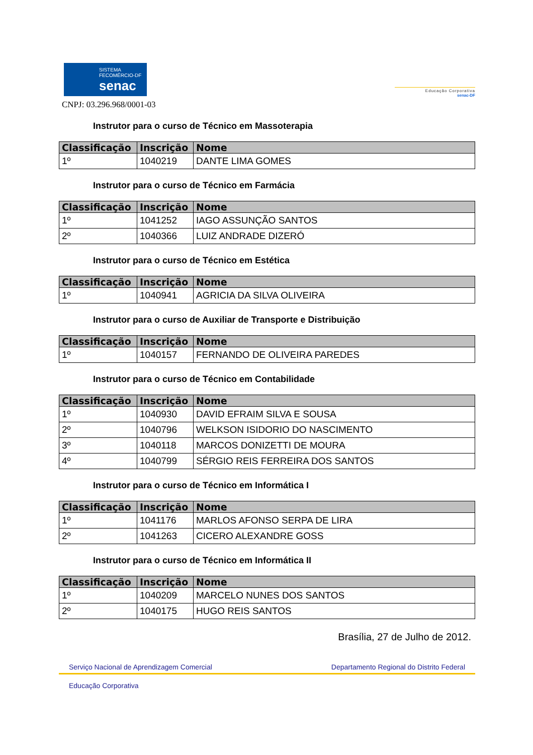SISTEMA
FECOMÉRCIO-DF
senac
Educação Corporativa
senac-DF
CNPJ: 03.296.968/0001-03
Instrutor para o curso de Técnico em Massoterapia
| Classificação | Inscrição | Nome |
| --- | --- | --- |
| 1º | 1040219 | DANTE LIMA GOMES |
Instrutor para o curso de Técnico em Farmácia
| Classificação | Inscrição | Nome |
| --- | --- | --- |
| 1º | 1041252 | IAGO ASSUNÇÃO SANTOS |
| 2º | 1040366 | LUIZ ANDRADE DIZERÓ |
Instrutor para o curso de Técnico em Estética
| Classificação | Inscrição | Nome |
| --- | --- | --- |
| 1º | 1040941 | AGRICIA DA SILVA OLIVEIRA |
Instrutor para o curso de Auxiliar de Transporte e Distribuição
| Classificação | Inscrição | Nome |
| --- | --- | --- |
| 1º | 1040157 | FERNANDO DE OLIVEIRA PAREDES |
Instrutor para o curso de Técnico em Contabilidade
| Classificação | Inscrição | Nome |
| --- | --- | --- |
| 1º | 1040930 | DAVID EFRAIM SILVA E SOUSA |
| 2º | 1040796 | WELKSON ISIDORIO DO NASCIMENTO |
| 3º | 1040118 | MARCOS DONIZETTI DE MOURA |
| 4º | 1040799 | SÉRGIO REIS FERREIRA DOS SANTOS |
Instrutor para o curso de Técnico em Informática I
| Classificação | Inscrição | Nome |
| --- | --- | --- |
| 1º | 1041176 | MARLOS AFONSO SERPA DE LIRA |
| 2º | 1041263 | CICERO ALEXANDRE GOSS |
Instrutor para o curso de Técnico em Informática II
| Classificação | Inscrição | Nome |
| --- | --- | --- |
| 1º | 1040209 | MARCELO NUNES DOS SANTOS |
| 2º | 1040175 | HUGO REIS SANTOS |
Brasília, 27 de Julho de 2012.
Serviço Nacional de Aprendizagem Comercial Departamento Regional do Distrito Federal
Educação Corporativa